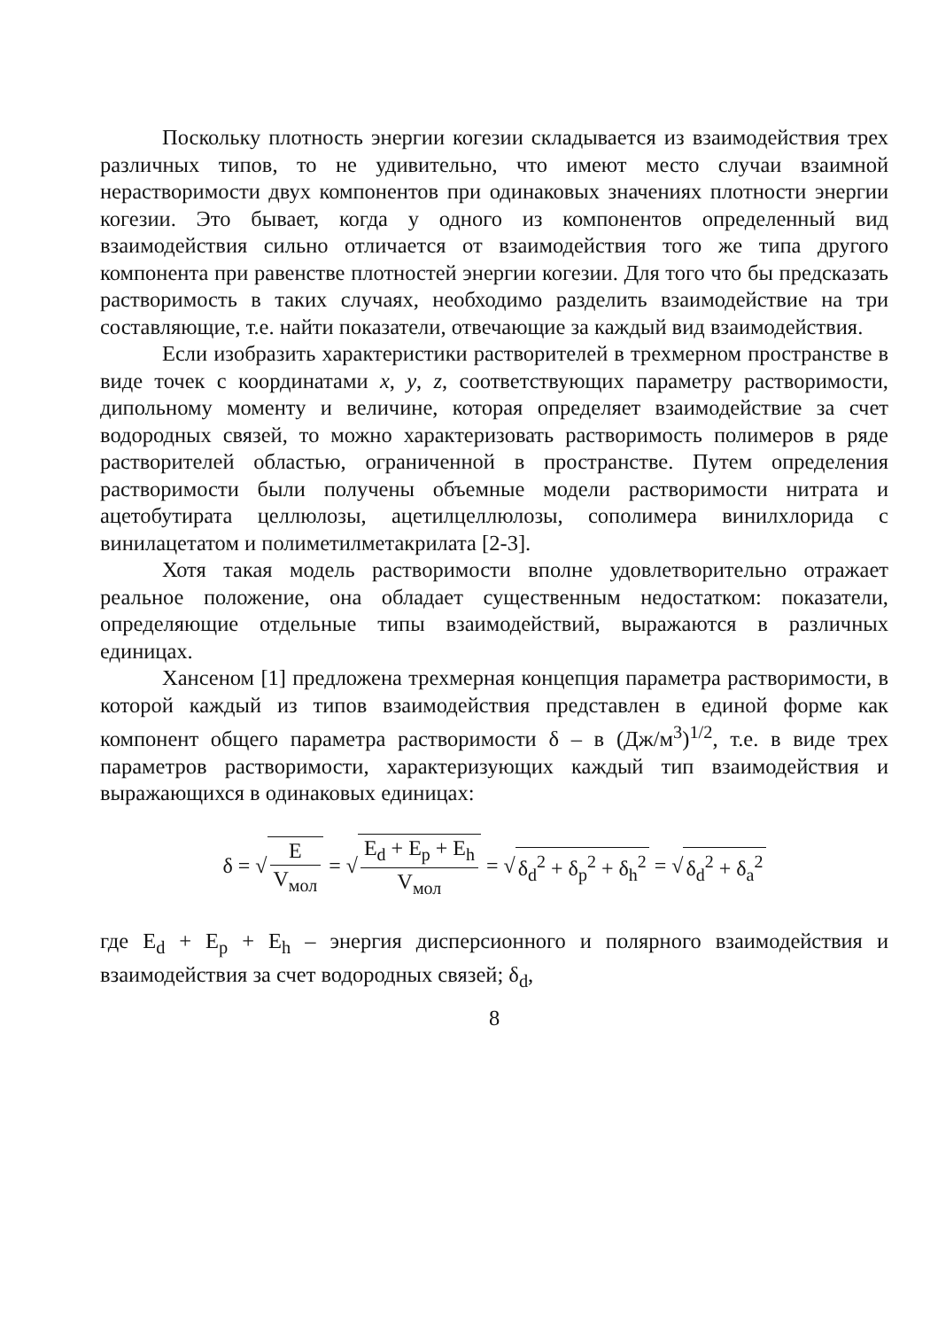Поскольку плотность энергии когезии складывается из взаимодействия трех различных типов, то не удивительно, что имеют место случаи взаимной нерастворимости двух компонентов при одинаковых значениях плотности энергии когезии. Это бывает, когда у одного из компонентов определенный вид взаимодействия сильно отличается от взаимодействия того же типа другого компонента при равенстве плотностей энергии когезии. Для того что бы предсказать растворимость в таких случаях, необходимо разделить взаимодействие на три составляющие, т.е. найти показатели, отвечающие за каждый вид взаимодействия.
Если изобразить характеристики растворителей в трехмерном пространстве в виде точек с координатами x, y, z, соответствующих параметру растворимости, дипольному моменту и величине, которая определяет взаимодействие за счет водородных связей, то можно характеризовать растворимость полимеров в ряде растворителей областью, ограниченной в пространстве. Путем определения растворимости были получены объемные модели растворимости нитрата и ацетобутирата целлюлозы, ацетилцеллюлозы, сополимера винилхлорида с винилацетатом и полиметилметакрилата [2-3].
Хотя такая модель растворимости вполне удовлетворительно отражает реальное положение, она обладает существенным недостатком: показатели, определяющие отдельные типы взаимодействий, выражаются в различных единицах.
Хансеном [1] предложена трехмерная концепция параметра растворимости, в которой каждый из типов взаимодействия представлен в единой форме как компонент общего параметра растворимости δ – в (Дж/м<sup>3</sup>)<sup>1/2</sup>, т.е. в виде трех параметров растворимости, характеризующих каждый тип взаимодействия и выражающихся в одинаковых единицах:
δ = √ E V<sub>мол</sub> = √ E<sub>d</sub> + E<sub>p</sub> + E<sub>h</sub> V<sub>мол</sub> = √ δ<sub>d</sub><sup>2</sup> + δ<sub>p</sub><sup>2</sup> + δ<sub>h</sub><sup>2</sup> = √ δ<sub>d</sub><sup>2</sup> + δ<sub>a</sub><sup>2</sup>
где E<sub>d</sub> + E<sub>p</sub> + E<sub>h</sub> – энергия дисперсионного и полярного взаимодействия и взаимодействия за счет водородных связей; δ<sub>d</sub>,
8